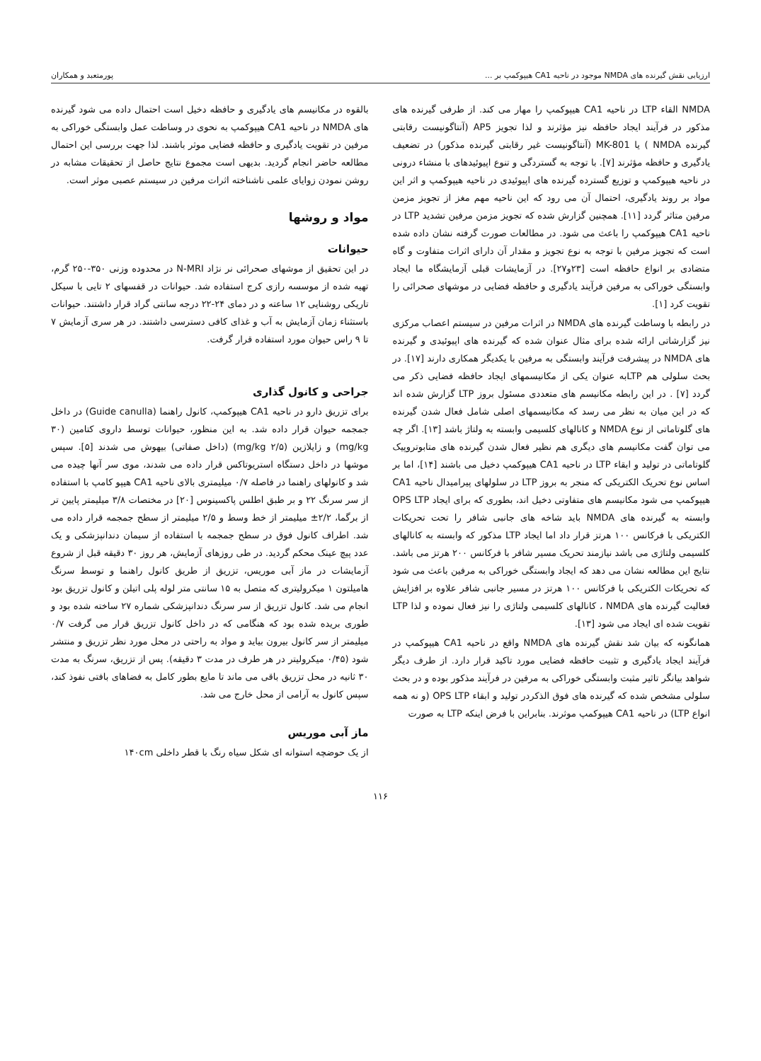ارزیابی نقش گیرنده های NMDA موجود در ناحیه CA1 هیپوکمپ بر ... پورمتعبد و همکاران
NMDA القاء LTP در ناحیه CA1 هیپوکمپ را مهار می کند. از طرفی گیرنده های مذکور در فرآیند ایجاد حافظه نیز مؤثرند و لذا تجویز AP5 (آنتاگونیست رقابتی گیرنده NMDA ) یا MK-801 (آنتاگونیست غیر رقابتی گیرنده مذکور) در تضعیف یادگیری و حافظه مؤثرند [۷]. با توجه به گستردگی و تنوع اپیوئیدهای با منشاء درونی در ناحیه هیپوکمپ و توزیع گسترده گیرنده های اپیوئیدی در ناحیه هیپوکمپ و اثر این مواد بر روند یادگیری، احتمال آن می رود که این ناحیه مهم مغز از تجویز مزمن مرفین متاثر گردد [۱۱]. همچنین گزارش شده که تجویز مزمن مرفین تشدید LTP در ناحیه CA1 هیپوکمپ را باعث می شود. در مطالعات صورت گرفته نشان داده شده است که تجویز مرفین با توجه به نوع تجویز و مقدار آن دارای اثرات متفاوت و گاه متضادی بر انواع حافظه است [۲۳و۲۷]. در آزمایشات قبلی آزمایشگاه ما ایجاد وابستگی خوراکی به مرفین فرآیند یادگیری و حافظه فضایی در موشهای صحرائی را تقویت کرد [۱].
در رابطه با وساطت گیرنده های NMDA در اثرات مرفین در سیستم اعصاب مرکزی نیز گزارشاتی ارائه شده برای مثال عنوان شده که گیرنده های اپیوئیدی و گیرنده های NMDA در پیشرفت فرآیند وابستگی به مرفین با یکدیگر همکاری دارند [۱۷]. در بحث سلولی هم LTPبه عنوان یکی از مکانیسمهای ایجاد حافظه فضایی ذکر می گردد [۷] . در این رابطه مکانیسم های متعددی مسئول بروز LTP گزارش شده اند که در این میان به نظر می رسد که مکانیسمهای اصلی شامل فعال شدن گیرنده های گلوتاماتی از نوع NMDA و کانالهای کلسیمی وابسته به ولتاژ باشد [۱۳]. اگر چه می توان گفت مکانیسم های دیگری هم نظیر فعال شدن گیرنده های متابوتروپیک گلوتاماتی در تولید و ابقاء LTP در ناحیه CA1 هیپوکمپ دخیل می باشند [۱۴]، اما بر اساس نوع تحریک الکتریکی که منجر به بروز LTP در سلولهای پیرامیدال ناحیه CA1 هیپوکمپ می شود مکانیسم های متفاوتی دخیل اند، بطوری که برای ایجاد OPS LTP وابسته به گیرنده های NMDA باید شاخه های جانبی شافر را تحت تحریکات الکتریکی با فرکانس ۱۰۰ هرتز قرار داد اما ایجاد LTP مذکور که وابسته به کانالهای کلسیمی ولتاژی می باشد نیازمند تحریک مسیر شافر با فرکانس ۲۰۰ هرتز می باشد. نتایج این مطالعه نشان می دهد که ایجاد وابستگی خوراکی به مرفین باعث می شود که تحریکات الکتریکی با فرکانس ۱۰۰ هرتز در مسیر جانبی شافر علاوه بر افزایش فعالیت گیرنده های NMDA ، کانالهای کلسیمی ولتاژی را نیز فعال نموده و لذا LTP تقویت شده ای ایجاد می شود [۱۳].
همانگونه که بیان شد نقش گیرنده های NMDA واقع در ناحیه CA1 هیپوکمپ در فرآیند ایجاد یادگیری و تثبیت حافظه فضایی مورد تاکید قرار دارد. از طرف دیگر شواهد بیانگر تاثیر مثبت وابستگی خوراکی به مرفین در فرآیند مذکور بوده و در بحث سلولی مشخص شده که گیرنده های فوق الذکردر تولید و ابقاء OPS LTP (و نه همه انواع LTP) در ناحیه CA1 هیپوکمپ موثرند. بنابراین با فرض اینکه LTP به صورت
بالقوه در مکانیسم های یادگیری و حافظه دخیل است احتمال داده می شود گیرنده های NMDA در ناحیه CA1 هیپوکمپ به نحوی در وساطت عمل وابستگی خوراکی به مرفین در تقویت یادگیری و حافظه فضایی موثر باشند. لذا جهت بررسی این احتمال مطالعه حاضر انجام گردید. بدیهی است مجموع نتایج حاصل از تحقیقات مشابه در روشن نمودن زوایای علمی ناشناخته اثرات مرفین در سیستم عصبی موثر است.
مواد و روشها
حیوانات
در این تحقیق از موشهای صحرائی نر نژاد N-MRI در محدوده وزنی ۳۵۰-۲۵۰ گرم، تهیه شده از موسسه رازی کرج استفاده شد. حیوانات در قفسهای ۲ تایی با سیکل تاریکی روشنایی ۱۲ ساعته و در دمای ۲۴-۲۲ درجه سانتی گراد قرار داشتند. حیوانات باستثناء زمان آزمایش به آب و غذای کافی دسترسی داشتند. در هر سری آزمایش ۷ تا ۹ راس حیوان مورد استفاده قرار گرفت.
جراحی و کانول گذاری
برای تزریق دارو در ناحیه CA1 هیپوکمپ، کانول راهنما (Guide canulla) در داخل جمجمه حیوان قرار داده شد. به این منظور، حیوانات توسط داروی کتامین (۳۰ mg/kg) و زایلازین (۲/۵ mg/kg) (داخل صفاتی) بیهوش می شدند [۵]. سپس موشها در داخل دستگاه استریوتاکس قرار داده می شدند، موی سر آنها چیده می شد و کانولهای راهنما در فاصله ۰/۷ میلیمتری بالای ناحیه CA1 هیپو کامپ با استفاده از سر سرنگ ۲۲ و بر طبق اطلس پاکسینوس [۲۰] در مختصات ۳/۸ میلیمتر پایین تر از برگما، ۲/۲± میلیمتر از خط وسط و ۲/۵ میلیمتر از سطح جمجمه قرار داده می شد. اطراف کانول فوق در سطح جمجمه با استفاده از سیمان دندانپزشکی و یک عدد پیچ عینک محکم گردید. در طی روزهای آزمایش، هر روز ۳۰ دقیقه قبل از شروع آزمایشات در ماز آبی موریس، تزریق از طریق کانول راهنما و توسط سرنگ هامیلتون ۱ میکرولیتری که متصل به ۱۵ سانتی متر لوله پلی اتیلن و کانول تزریق بود انجام می شد. کانول تزریق از سر سرنگ دندانپزشکی شماره ۲۷ ساخته شده بود و طوری بریده شده بود که هنگامی که در داخل کانول تزریق قرار می گرفت ۰/۷ میلیمتر از سر کانول بیرون بیاید و مواد به راحتی در محل مورد نظر تزریق و منتشر شود (۰/۴۵ میکرولیتر در هر طرف در مدت ۳ دقیقه). پس از تزریق، سرنگ به مدت ۳۰ ثانیه در محل تزریق باقی می ماند تا مایع بطور کامل به فضاهای بافتی نفوذ کند، سپس کانول به آرامی از محل خارج می شد.
ماز آبی موریس
از یک حوضچه استوانه ای شکل سیاه رنگ با قطر داخلی ۱۴۰cm
۱۱۶